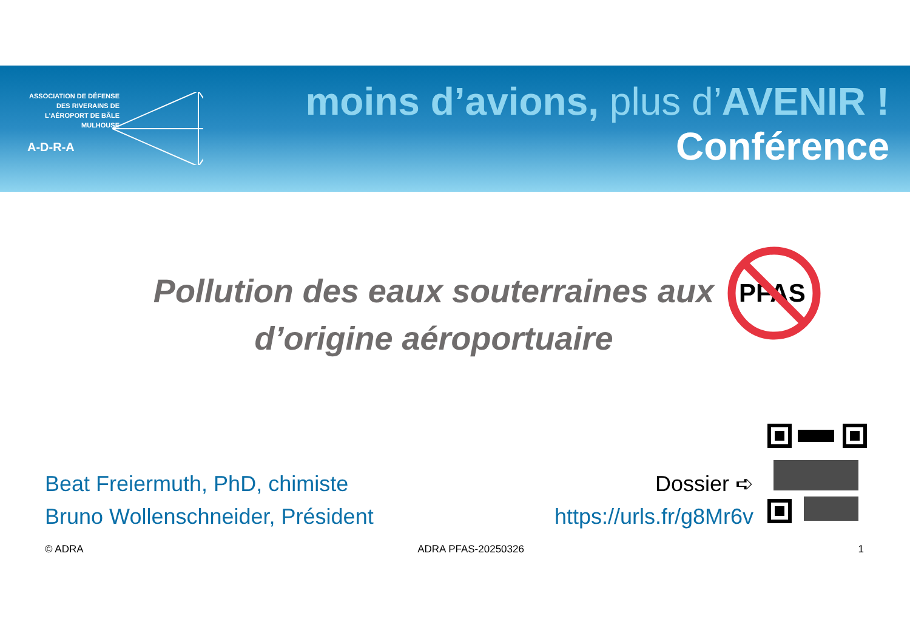ASSOCIATION DE DÉFENSE DES RIVERAINS DE L'AÉROPORT DE BÂLE MULHOUSE
A-D-R-A
moins d’avions, plus d’AVENIR !
Conférence
Pollution des eaux souterraines aux
d’origine aéroportuaire
PFAS
Beat Freiermuth, PhD, chimiste
Bruno Wollenschneider, Président
Dossier ➪
https://urls.fr/g8Mr6v
© ADRA ADRA PFAS-20250326 1